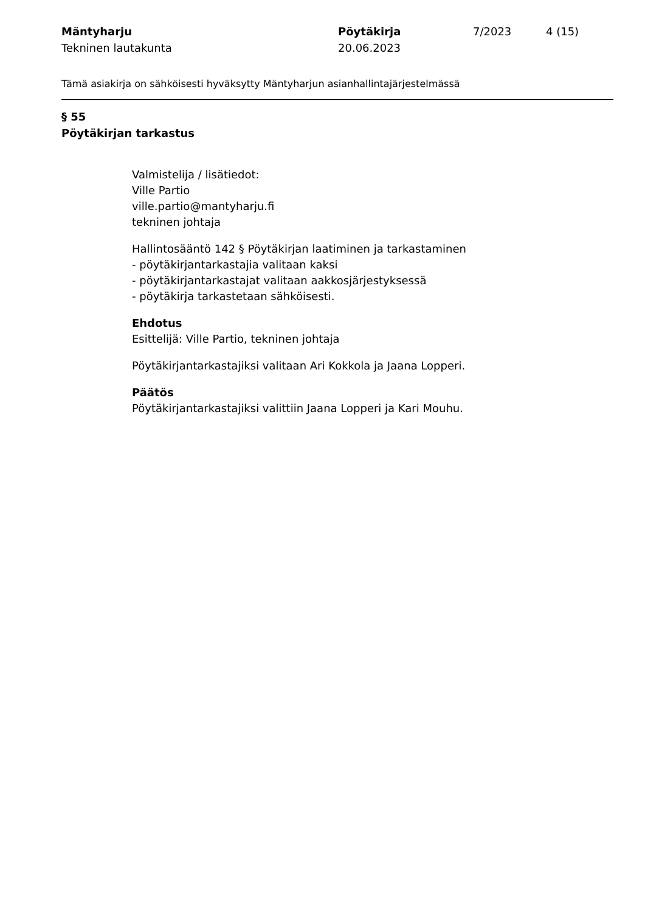Mäntyharju
Tekninen lautakunta
Pöytäkirja
20.06.2023
7/2023 4 (15)
Tämä asiakirja on sähköisesti hyväksytty Mäntyharjun asianhallintajärjestelmässä
§ 55
Pöytäkirjan tarkastus
Valmistelija / lisätiedot:
Ville Partio
ville.partio@mantyharju.fi
tekninen johtaja
Hallintosääntö 142 § Pöytäkirjan laatiminen ja tarkastaminen
- pöytäkirjantarkastajia valitaan kaksi
- pöytäkirjantarkastajat valitaan aakkosjärjestyksessä
- pöytäkirja tarkastetaan sähköisesti.
Ehdotus
Esittelijä: Ville Partio, tekninen johtaja
Pöytäkirjantarkastajiksi valitaan Ari Kokkola ja Jaana Lopperi.
Päätös
Pöytäkirjantarkastajiksi valittiin Jaana Lopperi ja Kari Mouhu.